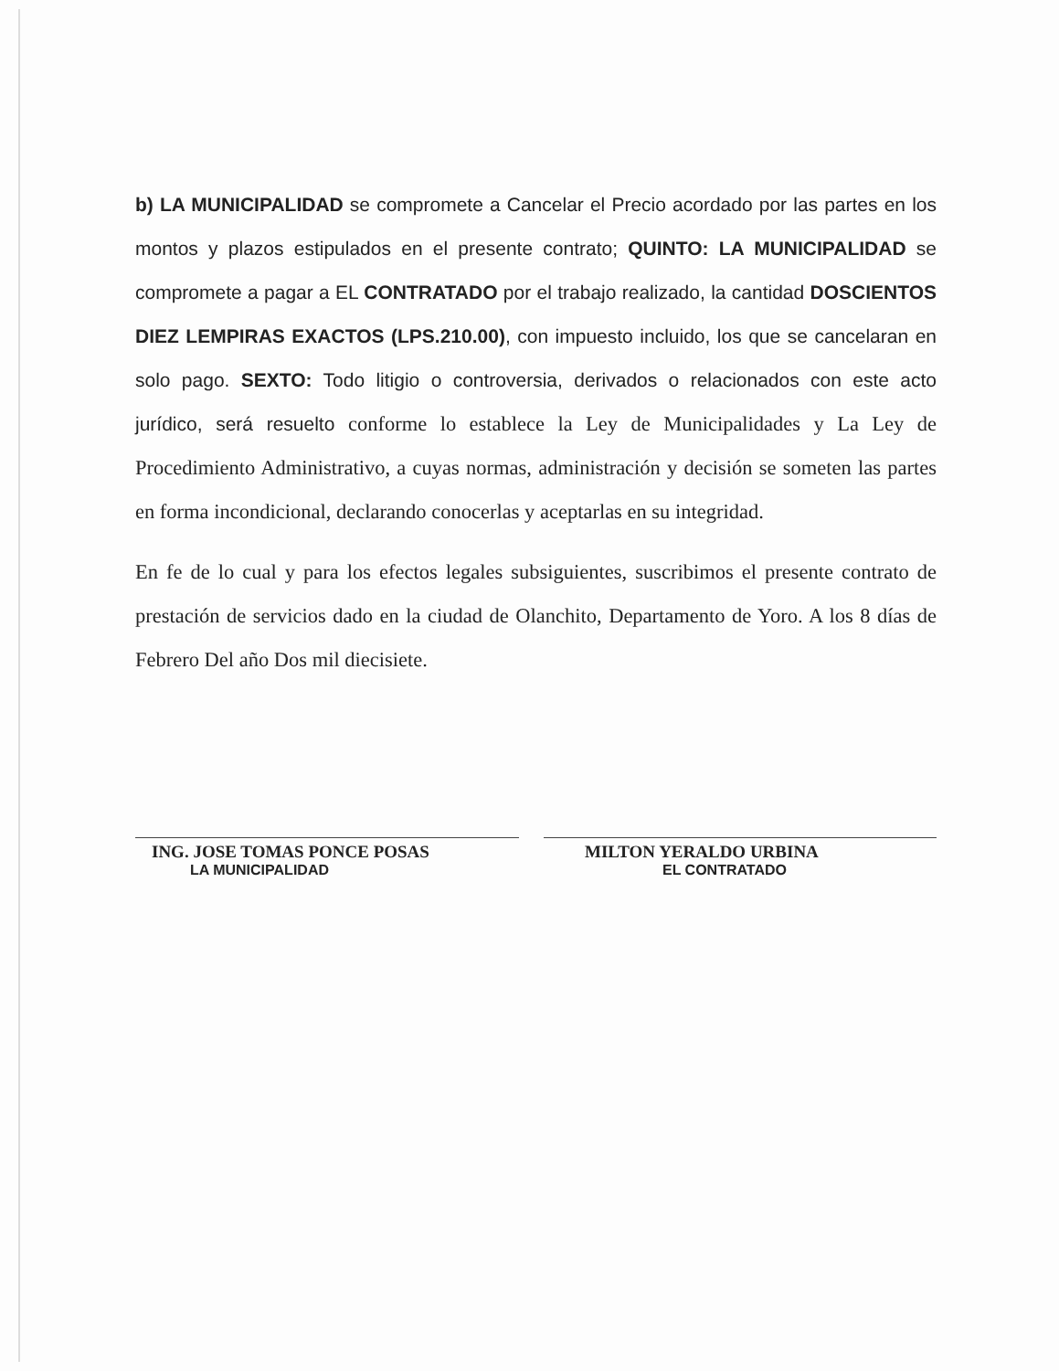b) LA MUNICIPALIDAD se compromete a Cancelar el Precio acordado por las partes en los montos y plazos estipulados en el presente contrato; QUINTO: LA MUNICIPALIDAD se compromete a pagar a EL CONTRATADO por el trabajo realizado, la cantidad DOSCIENTOS DIEZ LEMPIRAS EXACTOS (LPS.210.00), con impuesto incluido, los que se cancelaran en solo pago. SEXTO: Todo litigio o controversia, derivados o relacionados con este acto jurídico, será resuelto conforme lo establece la Ley de Municipalidades y La Ley de Procedimiento Administrativo, a cuyas normas, administración y decisión se someten las partes en forma incondicional, declarando conocerlas y aceptarlas en su integridad.
En fe de lo cual y para los efectos legales subsiguientes, suscribimos el presente contrato de prestación de servicios dado en la ciudad de Olanchito, Departamento de Yoro. A los 8 días de Febrero Del año Dos mil diecisiete.
ING. JOSE TOMAS PONCE POSAS
LA MUNICIPALIDAD
MILTON YERALDO URBINA
EL CONTRATADO